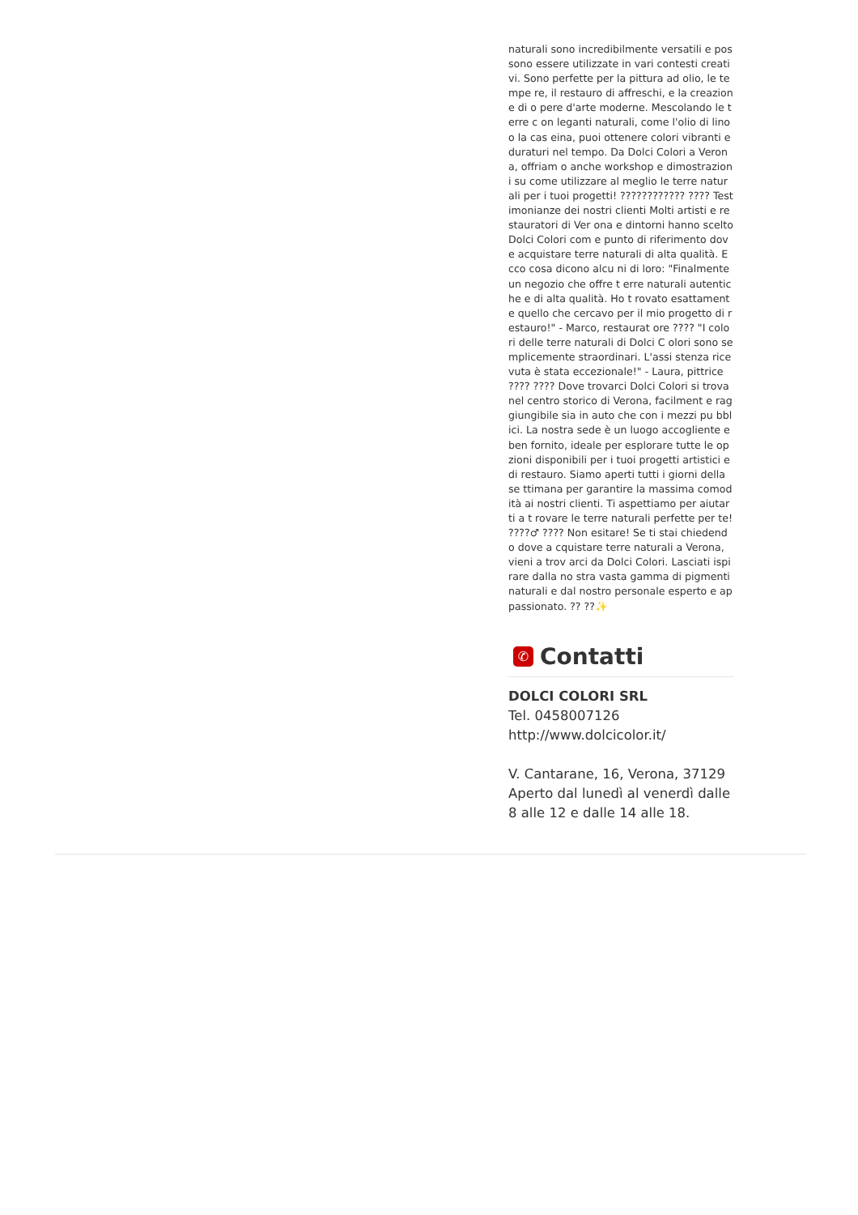naturali sono incredibilmente versatili e pos sono essere utilizzate in vari contesti creativi. Sono perfette per la pittura ad olio, le tempe re, il restauro di affreschi, e la creazione di o pere d'arte moderne. Mescolando le terre c on leganti naturali, come l'olio di lino o la cas eina, puoi ottenere colori vibranti e duraturi nel tempo. Da Dolci Colori a Verona, offriam o anche workshop e dimostrazioni su come utilizzare al meglio le terre naturali per i tuoi progetti! ???????????? ???? Testimonianze dei nostri clienti Molti artisti e restauratori di Ver ona e dintorni hanno scelto Dolci Colori com e punto di riferimento dove acquistare terre naturali di alta qualità. Ecco cosa dicono alcu ni di loro: "Finalmente un negozio che offre t erre naturali autentiche e di alta qualità. Ho t rovato esattamente quello che cercavo per il mio progetto di restauro!" - Marco, restaurat ore ???? "I colori delle terre naturali di Dolci C olori sono semplicemente straordinari. L'assi stenza ricevuta è stata eccezionale!" - Laura, pittrice ???? ???? Dove trovarci Dolci Colori si trova nel centro storico di Verona, facilment e raggiungibile sia in auto che con i mezzi pu bblici. La nostra sede è un luogo accogliente e ben fornito, ideale per esplorare tutte le op zioni disponibili per i tuoi progetti artistici e di restauro. Siamo aperti tutti i giorni della se ttimana per garantire la massima comodità ai nostri clienti. Ti aspettiamo per aiutarti a t rovare le terre naturali perfette per te! ????♂ ???? Non esitare! Se ti stai chiedendo dove a cquistare terre naturali a Verona, vieni a trov arci da Dolci Colori. Lasciati ispirare dalla no stra vasta gamma di pigmenti naturali e dal nostro personale esperto e appassionato. ?? ??✨
✆ Contatti
DOLCI COLORI SRL
Tel. 0458007126
http://www.dolcicolor.it/
V. Cantarane, 16, Verona, 37129
Aperto dal lunedì al venerdì dalle 8 alle 12 e dalle 14 alle 18.